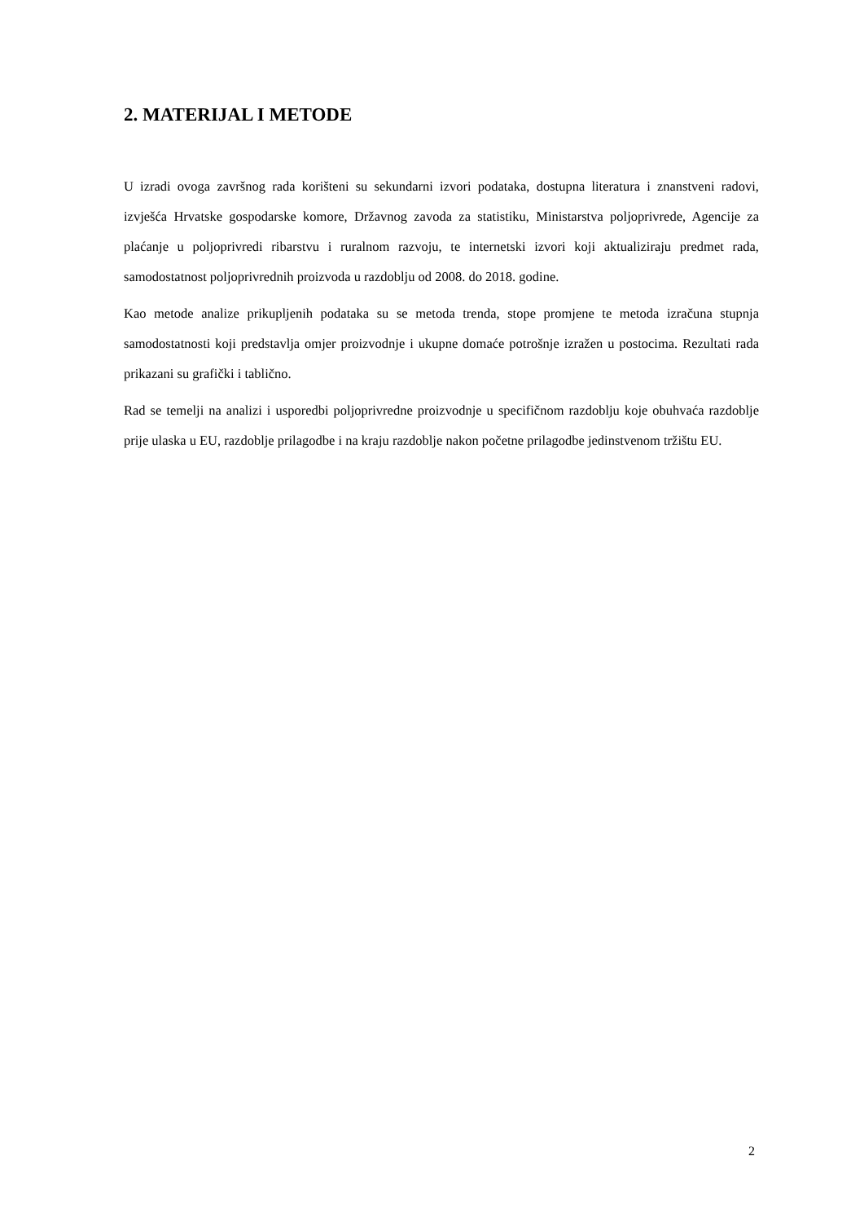2. MATERIJAL I METODE
U izradi ovoga završnog rada korišteni su sekundarni izvori podataka, dostupna literatura i znanstveni radovi, izvješća Hrvatske gospodarske komore, Državnog zavoda za statistiku, Ministarstva poljoprivrede, Agencije za plaćanje u poljoprivredi ribarstvu i ruralnom razvoju, te internetski izvori koji aktualiziraju predmet rada, samodostatnost poljoprivrednih proizvoda u razdoblju od 2008. do 2018. godine.
Kao metode analize prikupljenih podataka su se metoda trenda, stope promjene te metoda izračuna stupnja samodostatnosti koji predstavlja omjer proizvodnje i ukupne domaće potrošnje izražen u postocima. Rezultati rada prikazani su grafički i tablično.
Rad se temelji na analizi i usporedbi poljoprivredne proizvodnje u specifičnom razdoblju koje obuhvaća razdoblje prije ulaska u EU, razdoblje prilagodbe i na kraju razdoblje nakon početne prilagodbe jedinstvenom tržištu EU.
2